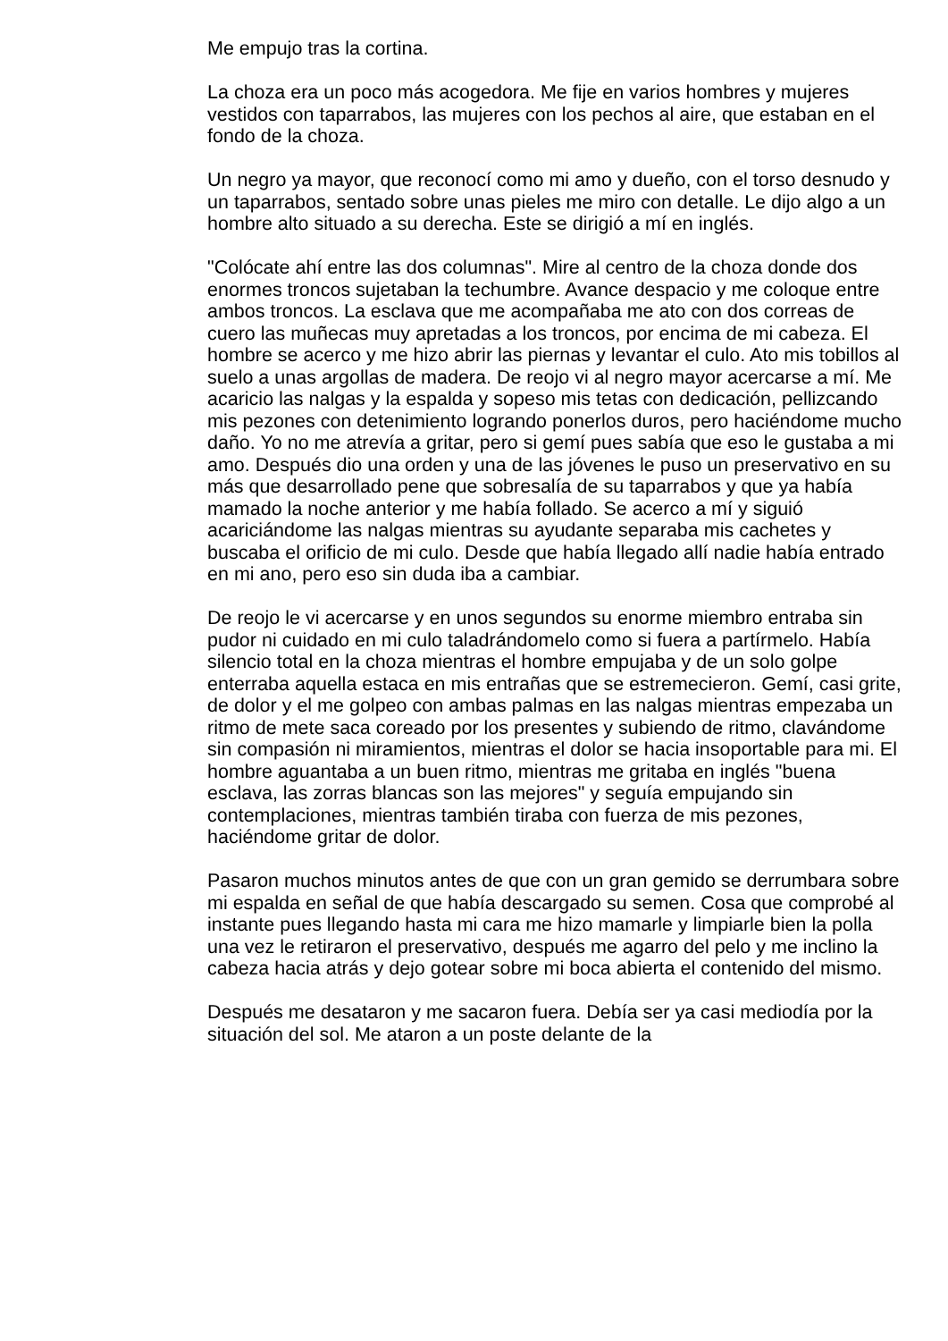Me empujo tras la cortina.
La choza era un poco más acogedora. Me fije en varios hombres y mujeres vestidos con taparrabos, las mujeres con los pechos al aire, que estaban en el fondo de la choza.
Un negro ya mayor, que reconocí como mi amo y dueño, con el torso desnudo y un taparrabos, sentado sobre unas pieles me miro con detalle. Le dijo algo a un hombre alto situado a su derecha. Este se dirigió a mí en inglés.
"Colócate ahí entre las dos columnas". Mire al centro de la choza donde dos enormes troncos sujetaban la techumbre. Avance despacio y me coloque entre ambos troncos. La esclava que me acompañaba me ato con dos correas de cuero las muñecas muy apretadas a los troncos, por encima de mi cabeza. El hombre se acerco y me hizo abrir las piernas y levantar el culo. Ato mis tobillos al suelo a unas argollas de madera. De reojo vi al negro mayor acercarse a mí. Me acaricio las nalgas y la espalda y sopeso mis tetas con dedicación, pellizcando mis pezones con detenimiento logrando ponerlos duros, pero haciéndome mucho daño. Yo no me atrevía a gritar, pero si gemí pues sabía que eso le gustaba a mi amo. Después dio una orden y una de las jóvenes le puso un preservativo en su más que desarrollado pene que sobresalía de su taparrabos y que ya había mamado la noche anterior y me había follado. Se acerco a mí y siguió acariciándome las nalgas mientras su ayudante separaba mis cachetes y buscaba el orificio de mi culo. Desde que había llegado allí nadie había entrado en mi ano, pero eso sin duda iba a cambiar.
De reojo le vi acercarse y en unos segundos su enorme miembro entraba sin pudor ni cuidado en mi culo taladrándomelo como si fuera a partírmelo. Había silencio total en la choza mientras el hombre empujaba y de un solo golpe enterraba aquella estaca en mis entrañas que se estremecieron. Gemí, casi grite, de dolor y el me golpeo con ambas palmas en las nalgas mientras empezaba un ritmo de mete saca coreado por los presentes y subiendo de ritmo, clavándome sin compasión ni miramientos, mientras el dolor se hacia insoportable para mi. El hombre aguantaba a un buen ritmo, mientras me gritaba en inglés "buena esclava, las zorras blancas son las mejores" y seguía empujando sin contemplaciones, mientras también tiraba con fuerza de mis pezones, haciéndome gritar de dolor.
Pasaron muchos minutos antes de que con un gran gemido se derrumbara sobre mi espalda en señal de que había descargado su semen. Cosa que comprobé al instante pues llegando hasta mi cara me hizo mamarle y limpiarle bien la polla una vez le retiraron el preservativo, después me agarro del pelo y me inclino la cabeza hacia atrás y dejo gotear sobre mi boca abierta el contenido del mismo.
Después me desataron y me sacaron fuera. Debía ser ya casi mediodía por la situación del sol. Me ataron a un poste delante de la